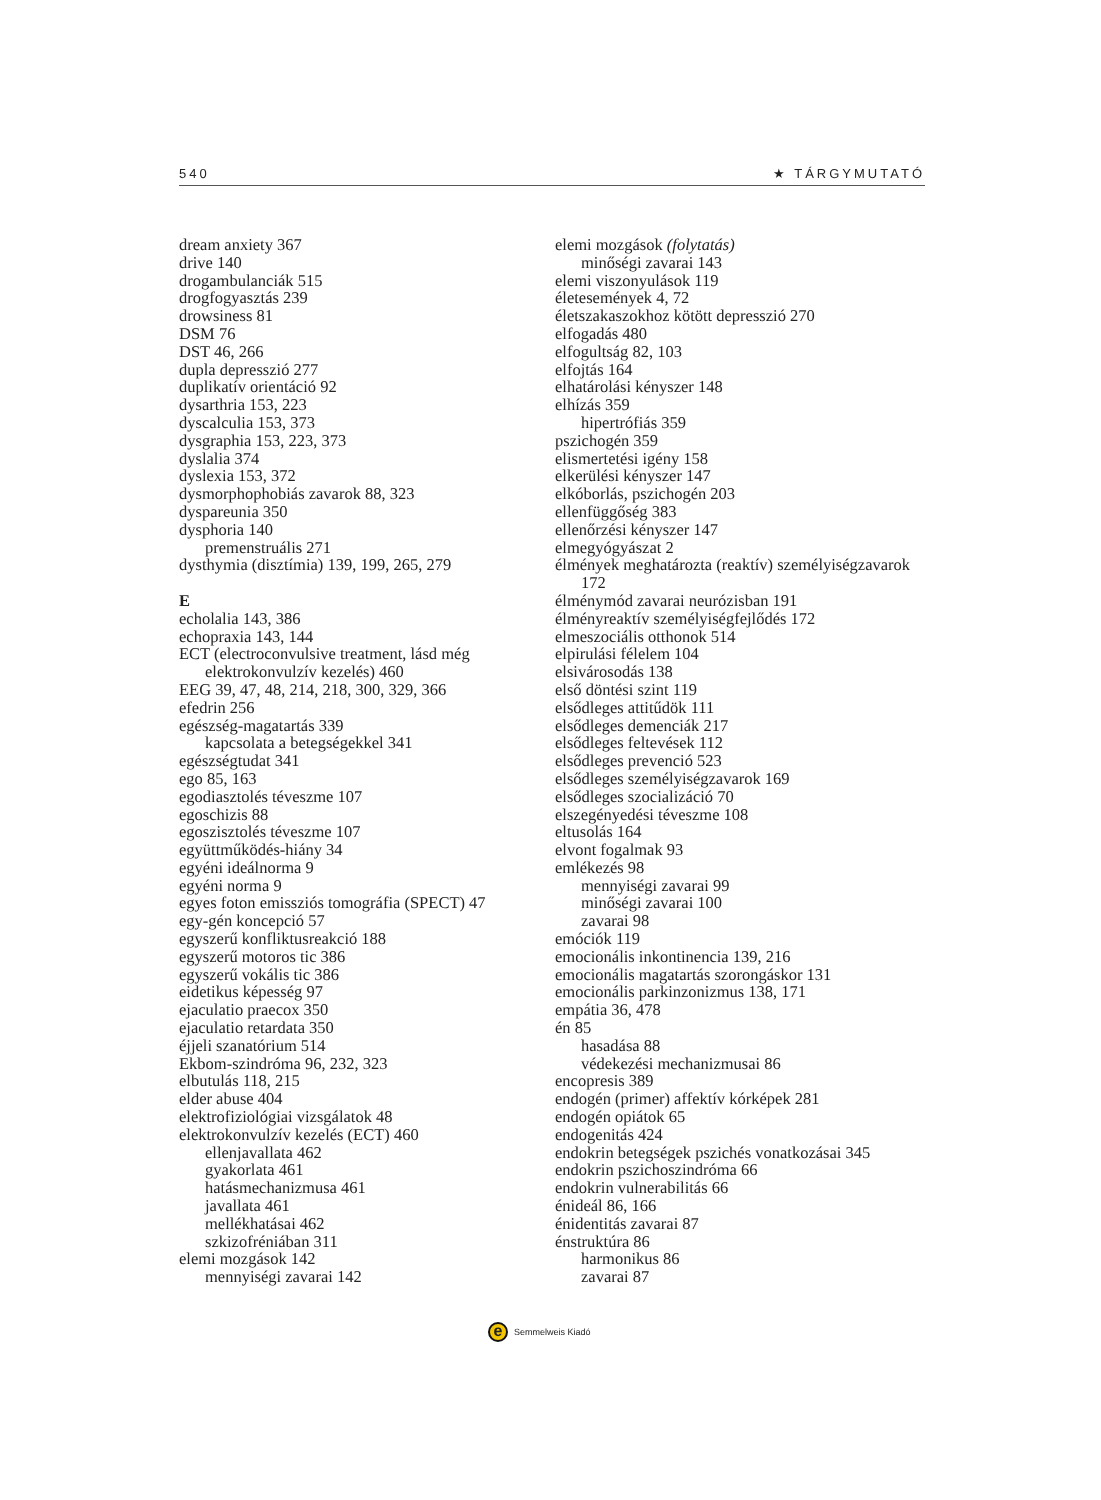540 ★ TÁRGYMUTATÓ
dream anxiety 367
drive 140
drogambulanciák 515
drogfogyasztás 239
drowsiness 81
DSM 76
DST 46, 266
dupla depresszió 277
duplikatív orientáció 92
dysarthria 153, 223
dyscalculia 153, 373
dysgraphia 153, 223, 373
dyslalia 374
dyslexia 153, 372
dysmorphophobiás zavarok 88, 323
dyspareunia 350
dysphoria 140
premenstruális 271
dysthymia (disztímia) 139, 199, 265, 279
E
echolalia 143, 386
echopraxia 143, 144
ECT (electroconvulsive treatment, lásd még elektrokonvulzív kezelés) 460
EEG 39, 47, 48, 214, 218, 300, 329, 366
efedrin 256
egészség-magatartás 339
kapcsolata a betegségekkel 341
egészségtudat 341
ego 85, 163
egodiasztolés téveszme 107
egoschizis 88
egoszisztolés téveszme 107
együttműködés-hiány 34
egyéni ideálnorma 9
egyéni norma 9
egyes foton emissziós tomográfia (SPECT) 47
egy-gén koncepció 57
egyszerű konfliktusreakció 188
egyszerű motoros tic 386
egyszerű vokális tic 386
eidetikus képesség 97
ejaculatio praecox 350
ejaculatio retardata 350
éjjeli szanatórium 514
Ekbom-szindróma 96, 232, 323
elbutulás 118, 215
elder abuse 404
elektrofiziológiai vizsgálatok 48
elektrokonvulzív kezelés (ECT) 460
ellenjavallata 462
gyakorlata 461
hatásmechanizmusa 461
javallata 461
mellékhatásai 462
szkizofréniában 311
elemi mozgások 142
mennyiségi zavarai 142
elemi mozgások (folytatás)
minőségi zavarai 143
elemi viszonyulások 119
életesemények 4, 72
életszakaszokhoz kötött depresszió 270
elfogadás 480
elfogultság 82, 103
elfojtás 164
elhatárolási kényszer 148
elhízás 359
hipertrófiás 359
pszichogén 359
elismertetési igény 158
elkerülési kényszer 147
elkóborlás, pszichogén 203
ellenfüggőség 383
ellenőrzési kényszer 147
elmegyógyászat 2
élmények meghatározta (reaktív) személyiségzavarok 172
élménymód zavarai neurózisban 191
élményreaktív személyiségfejlődés 172
elmeszociális otthonok 514
elpirulási félelem 104
elsivárosodás 138
első döntési szint 119
elsődleges attitűdök 111
elsődleges demenciák 217
elsődleges feltevések 112
elsődleges prevenció 523
elsődleges személyiségzavarok 169
elsődleges szocializáció 70
elszegényedési téveszme 108
eltusolás 164
elvont fogalmak 93
emlékezés 98
mennyiségi zavarai 99
minőségi zavarai 100
zavarai 98
emóciók 119
emocionális inkontinencia 139, 216
emocionális magatartás szorongáskor 131
emocionális parkinzonizmus 138, 171
empátia 36, 478
én 85
hasadása 88
védekezési mechanizmusai 86
encopresis 389
endogén (primer) affektív kórképek 281
endogén opiátok 65
endogenitás 424
endokrin betegségek pszichés vonatkozásai 345
endokrin pszichoszindróma 66
endokrin vulnerabilitás 66
énideál 86, 166
énidentitás zavarai 87
énstruktúra 86
harmonikus 86
zavarai 87
e
Semmelweis Kiadó